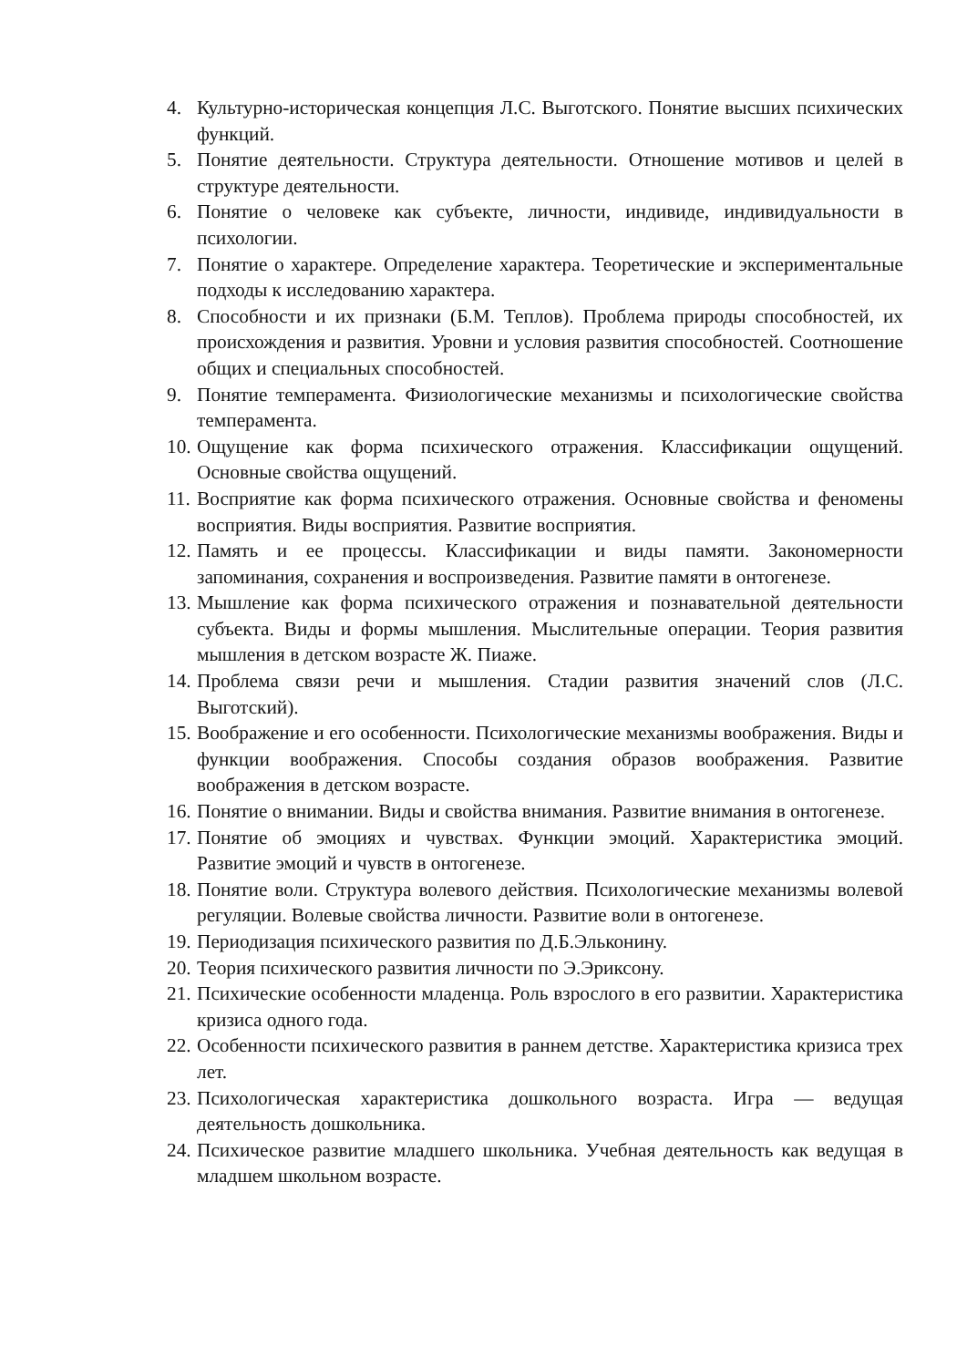4. Культурно-историческая концепция Л.С. Выготского. Понятие высших психических функций.
5. Понятие деятельности. Структура деятельности. Отношение мотивов и целей в структуре деятельности.
6. Понятие о человеке как субъекте, личности, индивиде, индивидуальности в психологии.
7. Понятие о характере. Определение характера. Теоретические и экспериментальные подходы к исследованию характера.
8. Способности и их признаки (Б.М. Теплов). Проблема природы способностей, их происхождения и развития. Уровни и условия развития способностей. Соотношение общих и специальных способностей.
9. Понятие темперамента. Физиологические механизмы и психологические свойства темперамента.
10. Ощущение как форма психического отражения. Классификации ощущений. Основные свойства ощущений.
11. Восприятие как форма психического отражения. Основные свойства и феномены восприятия. Виды восприятия. Развитие восприятия.
12. Память и ее процессы. Классификации и виды памяти. Закономерности запоминания, сохранения и воспроизведения. Развитие памяти в онтогенезе.
13. Мышление как форма психического отражения и познавательной деятельности субъекта. Виды и формы мышления. Мыслительные операции. Теория развития мышления в детском возрасте Ж. Пиаже.
14. Проблема связи речи и мышления. Стадии развития значений слов (Л.С. Выготский).
15. Воображение и его особенности. Психологические механизмы воображения. Виды и функции воображения. Способы создания образов воображения. Развитие воображения в детском возрасте.
16. Понятие о внимании. Виды и свойства внимания. Развитие внимания в онтогенезе.
17. Понятие об эмоциях и чувствах. Функции эмоций. Характеристика эмоций. Развитие эмоций и чувств в онтогенезе.
18. Понятие воли. Структура волевого действия. Психологические механизмы волевой регуляции. Волевые свойства личности. Развитие воли в онтогенезе.
19. Периодизация психического развития по Д.Б.Эльконину.
20. Теория психического развития личности по Э.Эриксону.
21. Психические особенности младенца. Роль взрослого в его развитии. Характеристика кризиса одного года.
22. Особенности психического развития в раннем детстве. Характеристика кризиса трех лет.
23. Психологическая характеристика дошкольного возраста. Игра — ведущая деятельность дошкольника.
24. Психическое развитие младшего школьника. Учебная деятельность как ведущая в младшем школьном возрасте.